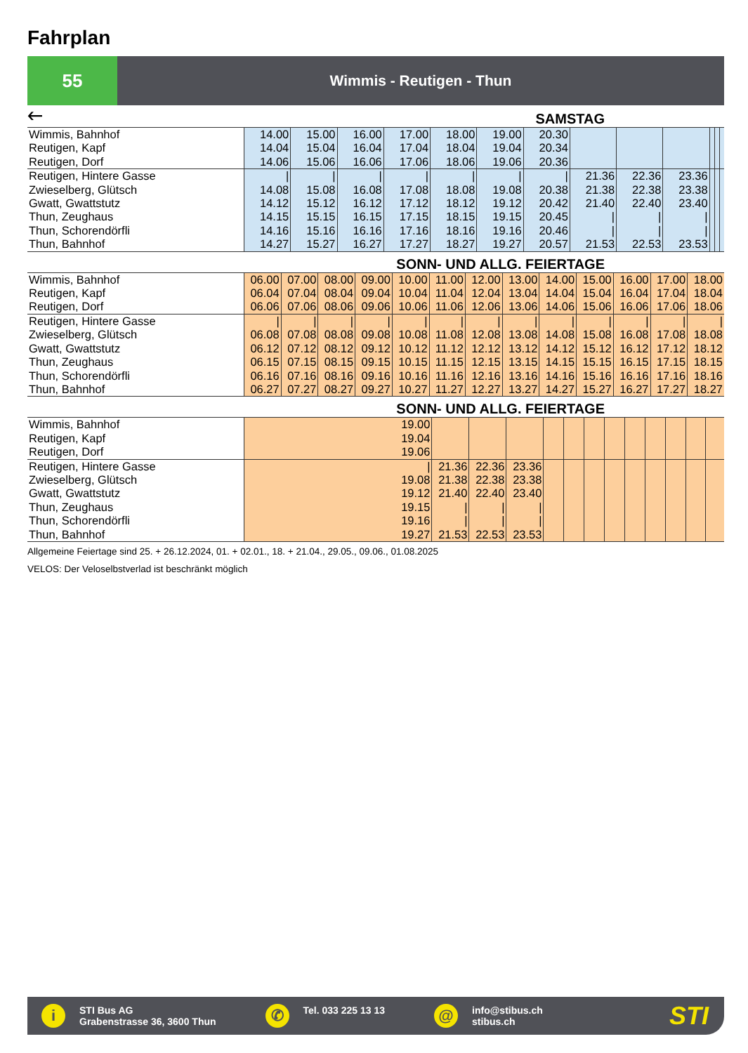Fahrplan
55
Wimmis - Reutigen - Thun
🡐 SAMSTAG
| Wimmis, Bahnhof Reutigen, Kapf Reutigen, Dorf | 14.00 14.04 14.06 | 15.00 15.04 15.06 | 16.00 16.04 16.06 | 17.00 17.04 17.06 | 18.00 18.04 18.06 | 19.00 19.04 19.06 | 20.30 20.34 20.36 | | | | | | |
| Reutigen, Hintere Gasse Zwieselberg, Glütsch Gwatt, Gwattstutz Thun, Zeughaus Thun, Schorendörfli Thun, Bahnhof | / 14.08 14.12 14.15 14.16 14.27 | / 15.08 15.12 15.15 15.16 15.27 | / 16.08 16.12 16.15 16.16 16.27 | / 17.08 17.12 17.15 17.16 17.27 | / 18.08 18.12 18.15 18.16 18.27 | / 19.08 19.12 19.15 19.16 19.27 | / 20.38 20.42 20.45 20.46 20.57 | 21.36 21.38 21.40 / / 21.53 | 22.36 22.38 22.40 / / 22.53 | 23.36 23.38 23.40 / / 23.53 | | | |
SONN- UND ALLG. FEIERTAGE
| Wimmis, Bahnhof Reutigen, Kapf Reutigen, Dorf | 06.00 06.04 06.06 | 07.00 07.04 07.06 | 08.00 08.04 08.06 | 09.00 09.04 09.06 | 10.00 10.04 10.06 | 11.00 11.04 11.06 | 12.00 12.04 12.06 | 13.00 13.04 13.06 | 14.00 14.04 14.06 | 15.00 15.04 15.06 | 16.00 16.04 16.06 | 17.00 17.04 17.06 | 18.00 18.04 18.06 |
| Reutigen, Hintere Gasse Zwieselberg, Glütsch Gwatt, Gwattstutz Thun, Zeughaus Thun, Schorendörfli Thun, Bahnhof | / 06.08 06.12 06.15 06.16 06.27 | / 07.08 07.12 07.15 07.16 07.27 | / 08.08 08.12 08.15 08.16 08.27 | / 09.08 09.12 09.15 09.16 09.27 | / 10.08 10.12 10.15 10.16 10.27 | / 11.08 11.12 11.15 11.16 11.27 | / 12.08 12.12 12.15 12.16 12.27 | / 13.08 13.12 13.15 13.16 13.27 | / 14.08 14.12 14.15 14.16 14.27 | / 15.08 15.12 15.15 15.16 15.27 | / 16.08 16.12 16.15 16.16 16.27 | / 17.08 17.12 17.15 17.16 17.27 | / 18.08 18.12 18.15 18.16 18.27 |
SONN- UND ALLG. FEIERTAGE
| Wimmis, Bahnhof Reutigen, Kapf Reutigen, Dorf | 19.00 19.04 19.06 | | | | | | | | | | | | |
| Reutigen, Hintere Gasse Zwieselberg, Glütsch Gwatt, Gwattstutz Thun, Zeughaus Thun, Schorendörfli Thun, Bahnhof | / 19.08 19.12 19.15 19.16 19.27 | 21.36 21.38 21.40 / / 21.53 | 22.36 22.38 22.40 / / 22.53 | 23.36 23.38 23.40 / / 23.53 | | | | | | | | | |
Allgemeine Feiertage sind 25. + 26.12.2024, 01. + 02.01., 18. + 21.04., 29.05., 09.06., 01.08.2025
VELOS: Der Veloselbstverlad ist beschränkt möglich
i
STI Bus AG
Grabenstrasse 36, 3600 Thun
✆
Tel. 033 225 13 13
@
info@stibus.ch
stibus.ch
STI